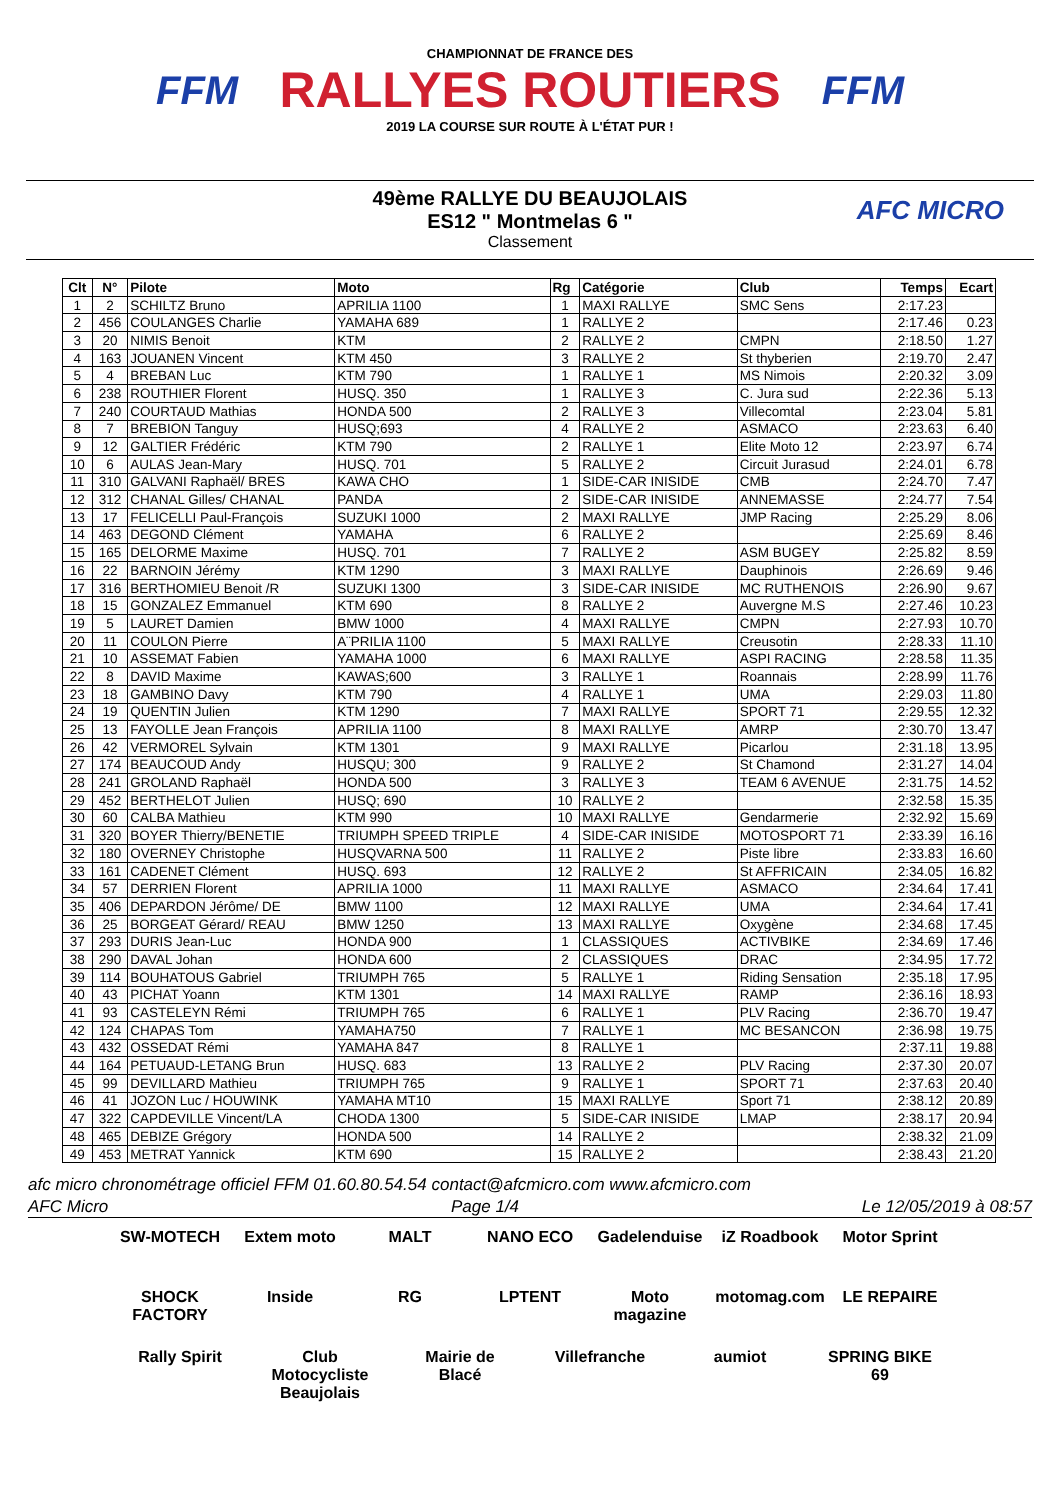FFM
CHAMPIONNAT DE FRANCE DES
RALLYES ROUTIERS
2019 LA COURSE SUR ROUTE À L'ÉTAT PUR !
FFM
49ème RALLYE DU BEAUJOLAIS
ES12 " Montmelas 6 "
Classement
AFC MICRO
| Clt | N° | Pilote | Moto | Rg | Catégorie | Club | Temps | Ecart |
| --- | --- | --- | --- | --- | --- | --- | --- | --- |
| 1 | 2 | SCHILTZ Bruno | APRILIA 1100 | 1 | MAXI RALLYE | SMC Sens | 2:17.23 | |
| 2 | 456 | COULANGES Charlie | YAMAHA 689 | 1 | RALLYE 2 | | 2:17.46 | 0.23 |
| 3 | 20 | NIMIS Benoit | KTM | 2 | RALLYE 2 | CMPN | 2:18.50 | 1.27 |
| 4 | 163 | JOUANEN Vincent | KTM 450 | 3 | RALLYE 2 | St thyberien | 2:19.70 | 2.47 |
| 5 | 4 | BREBAN Luc | KTM 790 | 1 | RALLYE 1 | MS Nimois | 2:20.32 | 3.09 |
| 6 | 238 | ROUTHIER Florent | HUSQ. 350 | 1 | RALLYE 3 | C. Jura sud | 2:22.36 | 5.13 |
| 7 | 240 | COURTAUD Mathias | HONDA 500 | 2 | RALLYE 3 | Villecomtal | 2:23.04 | 5.81 |
| 8 | 7 | BREBION Tanguy | HUSQ;693 | 4 | RALLYE 2 | ASMACO | 2:23.63 | 6.40 |
| 9 | 12 | GALTIER Frédéric | KTM 790 | 2 | RALLYE 1 | Elite Moto 12 | 2:23.97 | 6.74 |
| 10 | 6 | AULAS Jean-Mary | HUSQ. 701 | 5 | RALLYE 2 | Circuit Jurasud | 2:24.01 | 6.78 |
| 11 | 310 | GALVANI Raphaël/ BRES | KAWA CHO | 1 | SIDE-CAR INISIDE | CMB | 2:24.70 | 7.47 |
| 12 | 312 | CHANAL Gilles/ CHANAL | PANDA | 2 | SIDE-CAR INISIDE | ANNEMASSE | 2:24.77 | 7.54 |
| 13 | 17 | FELICELLI Paul-François | SUZUKI 1000 | 2 | MAXI RALLYE | JMP Racing | 2:25.29 | 8.06 |
| 14 | 463 | DEGOND Clément | YAMAHA | 6 | RALLYE 2 | | 2:25.69 | 8.46 |
| 15 | 165 | DELORME Maxime | HUSQ. 701 | 7 | RALLYE 2 | ASM BUGEY | 2:25.82 | 8.59 |
| 16 | 22 | BARNOIN Jérémy | KTM 1290 | 3 | MAXI RALLYE | Dauphinois | 2:26.69 | 9.46 |
| 17 | 316 | BERTHOMIEU Benoit /R | SUZUKI 1300 | 3 | SIDE-CAR INISIDE | MC RUTHENOIS | 2:26.90 | 9.67 |
| 18 | 15 | GONZALEZ Emmanuel | KTM 690 | 8 | RALLYE 2 | Auvergne M.S | 2:27.46 | 10.23 |
| 19 | 5 | LAURET Damien | BMW 1000 | 4 | MAXI RALLYE | CMPN | 2:27.93 | 10.70 |
| 20 | 11 | COULON Pierre | A¨PRILIA 1100 | 5 | MAXI RALLYE | Creusotin | 2:28.33 | 11.10 |
| 21 | 10 | ASSEMAT Fabien | YAMAHA 1000 | 6 | MAXI RALLYE | ASPI RACING | 2:28.58 | 11.35 |
| 22 | 8 | DAVID Maxime | KAWAS;600 | 3 | RALLYE 1 | Roannais | 2:28.99 | 11.76 |
| 23 | 18 | GAMBINO Davy | KTM 790 | 4 | RALLYE 1 | UMA | 2:29.03 | 11.80 |
| 24 | 19 | QUENTIN Julien | KTM 1290 | 7 | MAXI RALLYE | SPORT 71 | 2:29.55 | 12.32 |
| 25 | 13 | FAYOLLE Jean François | APRILIA 1100 | 8 | MAXI RALLYE | AMRP | 2:30.70 | 13.47 |
| 26 | 42 | VERMOREL Sylvain | KTM 1301 | 9 | MAXI RALLYE | Picarlou | 2:31.18 | 13.95 |
| 27 | 174 | BEAUCOUD Andy | HUSQU; 300 | 9 | RALLYE 2 | St Chamond | 2:31.27 | 14.04 |
| 28 | 241 | GROLAND Raphaël | HONDA 500 | 3 | RALLYE 3 | TEAM 6 AVENUE | 2:31.75 | 14.52 |
| 29 | 452 | BERTHELOT Julien | HUSQ; 690 | 10 | RALLYE 2 | | 2:32.58 | 15.35 |
| 30 | 60 | CALBA Mathieu | KTM 990 | 10 | MAXI RALLYE | Gendarmerie | 2:32.92 | 15.69 |
| 31 | 320 | BOYER Thierry/BENETIE | TRIUMPH SPEED TRIPLE | 4 | SIDE-CAR INISIDE | MOTOSPORT 71 | 2:33.39 | 16.16 |
| 32 | 180 | OVERNEY Christophe | HUSQVARNA 500 | 11 | RALLYE 2 | Piste libre | 2:33.83 | 16.60 |
| 33 | 161 | CADENET Clément | HUSQ. 693 | 12 | RALLYE 2 | St AFFRICAIN | 2:34.05 | 16.82 |
| 34 | 57 | DERRIEN Florent | APRILIA 1000 | 11 | MAXI RALLYE | ASMACO | 2:34.64 | 17.41 |
| 35 | 406 | DEPARDON Jérôme/ DE | BMW 1100 | 12 | MAXI RALLYE | UMA | 2:34.64 | 17.41 |
| 36 | 25 | BORGEAT Gérard/ REAU | BMW 1250 | 13 | MAXI RALLYE | Oxygène | 2:34.68 | 17.45 |
| 37 | 293 | DURIS Jean-Luc | HONDA 900 | 1 | CLASSIQUES | ACTIVBIKE | 2:34.69 | 17.46 |
| 38 | 290 | DAVAL Johan | HONDA 600 | 2 | CLASSIQUES | DRAC | 2:34.95 | 17.72 |
| 39 | 114 | BOUHATOUS Gabriel | TRIUMPH 765 | 5 | RALLYE 1 | Riding Sensation | 2:35.18 | 17.95 |
| 40 | 43 | PICHAT Yoann | KTM 1301 | 14 | MAXI RALLYE | RAMP | 2:36.16 | 18.93 |
| 41 | 93 | CASTELEYN Rémi | TRIUMPH 765 | 6 | RALLYE 1 | PLV Racing | 2:36.70 | 19.47 |
| 42 | 124 | CHAPAS Tom | YAMAHA750 | 7 | RALLYE 1 | MC BESANCON | 2:36.98 | 19.75 |
| 43 | 432 | OSSEDAT Rémi | YAMAHA 847 | 8 | RALLYE 1 | | 2:37.11 | 19.88 |
| 44 | 164 | PETUAUD-LETANG Brun | HUSQ. 683 | 13 | RALLYE 2 | PLV Racing | 2:37.30 | 20.07 |
| 45 | 99 | DEVILLARD Mathieu | TRIUMPH 765 | 9 | RALLYE 1 | SPORT 71 | 2:37.63 | 20.40 |
| 46 | 41 | JOZON Luc / HOUWINK | YAMAHA MT10 | 15 | MAXI RALLYE | Sport 71 | 2:38.12 | 20.89 |
| 47 | 322 | CAPDEVILLE Vincent/LA | CHODA 1300 | 5 | SIDE-CAR INISIDE | LMAP | 2:38.17 | 20.94 |
| 48 | 465 | DEBIZE Grégory | HONDA 500 | 14 | RALLYE 2 | | 2:38.32 | 21.09 |
| 49 | 453 | METRAT Yannick | KTM 690 | 15 | RALLYE 2 | | 2:38.43 | 21.20 |
afc micro chronométrage officiel FFM 01.60.80.54.54 contact@afcmicro.com www.afcmicro.com
AFC Micro Page 1/4 Le 12/05/2019 à 08:57
SW-MOTECH Extem moto MALT NANO ECO Gadelenduise iZ Roadbook Motor Sprint SHOCK FACTORY Inside RG LPTENT Moto magazine motomag.com LE REPAIRE Rally Spirit Club Motocycliste Beaujolais Mairie de Blacé Villefranche aumiot SPRING BIKE 69